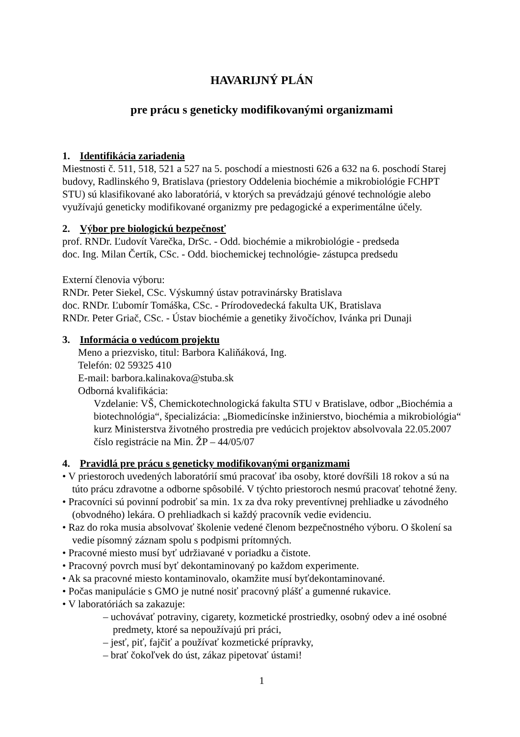HAVARIJNÝ PLÁN
pre prácu s geneticky modifikovanými organizmami
1. Identifikácia zariadenia
Miestnosti č. 511, 518, 521 a 527 na 5. poschodí a miestnosti 626 a 632 na 6. poschodí Starej budovy, Radlinského 9, Bratislava (priestory Oddelenia biochémie a mikrobiológie FCHPT STU) sú klasifikované ako laboratóriá, v ktorých sa prevádzajú génové technológie alebo využívajú geneticky modifikované organizmy pre pedagogické a experimentálne účely.
2. Výbor pre biologickú bezpečnosť
prof. RNDr. Ľudovít Varečka, DrSc. - Odd. biochémie a mikrobiológie - predseda
doc. Ing. Milan Čertík, CSc. - Odd. biochemickej technológie- zástupca predsedu
Externí členovia výboru:
RNDr. Peter Siekel, CSc. Výskumný ústav potravinársky Bratislava
doc. RNDr. Ľubomír Tomáška, CSc. - Prírodovedecká fakulta UK, Bratislava
RNDr. Peter Griač, CSc. - Ústav biochémie a genetiky živočíchov, Ivánka pri Dunaji
3. Informácia o vedúcom projektu
Meno a priezvisko, titul: Barbora Kaliňáková, Ing.
Telefón: 02 59325 410
E-mail: barbora.kalinakova@stuba.sk
Odborná kvalifikácia:
Vzdelanie: VŠ, Chemickotechnologická fakulta STU v Bratislave, odbor „Biochémia a biotechnológia“, špecializácia: „Biomedicínske inžinierstvo, biochémia a mikrobiológia“
kurz Ministerstva životného prostredia pre vedúcich projektov absolvovala 22.05.2007
číslo registrácie na Min. ŽP – 44/05/07
4. Pravidlá pre prácu s geneticky modifikovanými organizmami
• V priestoroch uvedených laboratórií smú pracovať iba osoby, ktoré dovŕšili 18 rokov a sú na túto prácu zdravotne a odborne spôsobilé. V týchto priestoroch nesmú pracovať tehotné ženy.
• Pracovníci sú povinní podrobiť sa min. 1x za dva roky preventívnej prehliadke u závodného (obvodného) lekára. O prehliadkach si každý pracovník vedie evidenciu.
• Raz do roka musia absolvovať školenie vedené členom bezpečnostného výboru. O školení sa vedie písomný záznam spolu s podpismi prítomných.
• Pracovné miesto musí byť udržiavané v poriadku a čistote.
• Pracovný povrch musí byť dekontaminovaný po každom experimente.
• Ak sa pracovné miesto kontaminovalo, okamžite musí byťdekontaminované.
• Počas manipulácie s GMO je nutné nosiť pracovný plášť a gumenné rukavice.
• V laboratóriách sa zakazuje:
– uchovávať potraviny, cigarety, kozmetické prostriedky, osobný odev a iné osobné predmety, ktoré sa nepoužívajú pri práci,
– jesť, piť, fajčiť a používať kozmetické prípravky,
– brať čokoľvek do úst, zákaz pipetovať ústami!
1